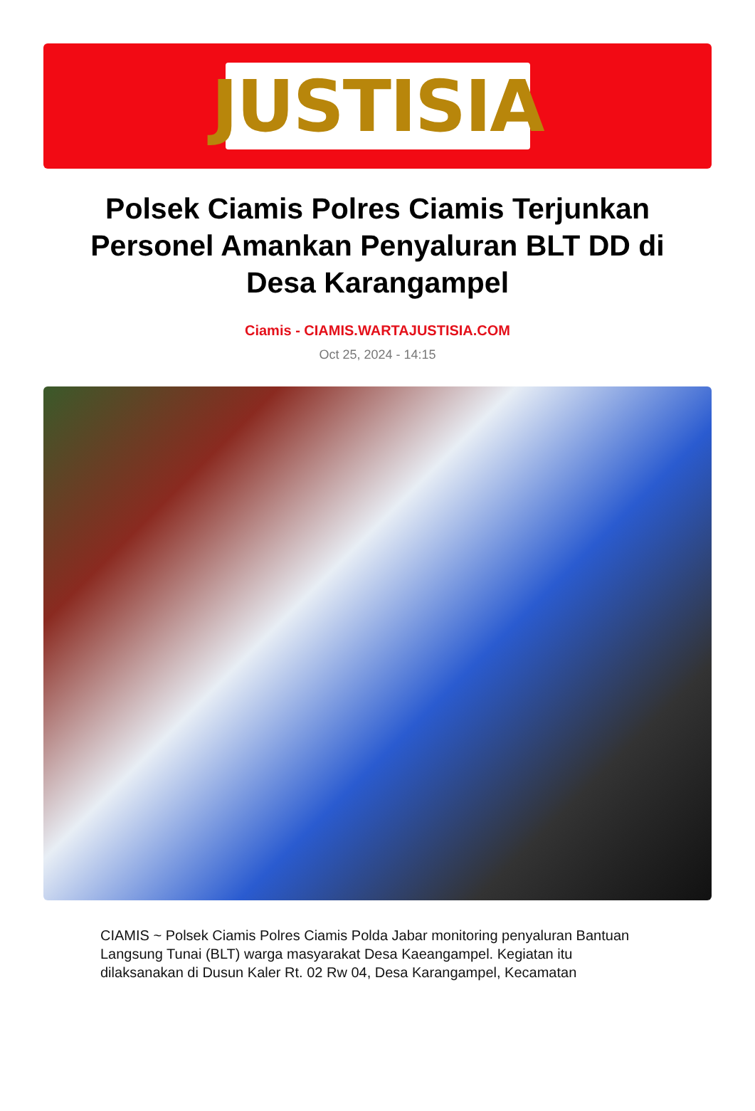JUSTISIA
Polsek Ciamis Polres Ciamis Terjunkan Personel Amankan Penyaluran BLT DD di Desa Karangampel
Ciamis - CIAMIS.WARTAJUSTISIA.COM
Oct 25, 2024 - 14:15
CIAMIS ~ Polsek Ciamis Polres Ciamis Polda Jabar monitoring penyaluran Bantuan Langsung Tunai (BLT) warga masyarakat Desa Kaeangampel. Kegiatan itu dilaksanakan di Dusun Kaler Rt. 02 Rw 04, Desa Karangampel, Kecamatan